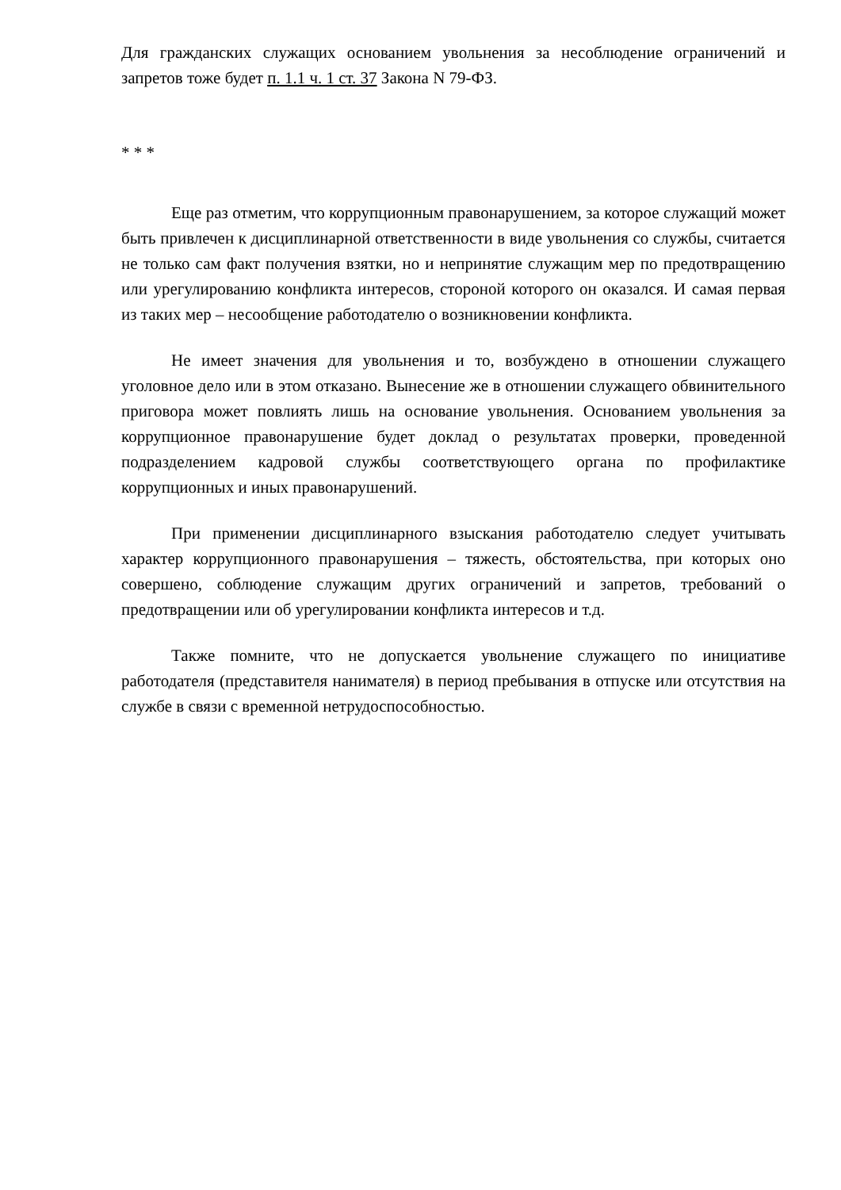Для гражданских служащих основанием увольнения за несоблюдение ограничений и запретов тоже будет п. 1.1 ч. 1 ст. 37 Закона N 79-ФЗ.
* * *
Еще раз отметим, что коррупционным правонарушением, за которое служащий может быть привлечен к дисциплинарной ответственности в виде увольнения со службы, считается не только сам факт получения взятки, но и непринятие служащим мер по предотвращению или урегулированию конфликта интересов, стороной которого он оказался. И самая первая из таких мер – несообщение работодателю о возникновении конфликта.
Не имеет значения для увольнения и то, возбуждено в отношении служащего уголовное дело или в этом отказано. Вынесение же в отношении служащего обвинительного приговора может повлиять лишь на основание увольнения. Основанием увольнения за коррупционное правонарушение будет доклад о результатах проверки, проведенной подразделением кадровой службы соответствующего органа по профилактике коррупционных и иных правонарушений.
При применении дисциплинарного взыскания работодателю следует учитывать характер коррупционного правонарушения – тяжесть, обстоятельства, при которых оно совершено, соблюдение служащим других ограничений и запретов, требований о предотвращении или об урегулировании конфликта интересов и т.д.
Также помните, что не допускается увольнение служащего по инициативе работодателя (представителя нанимателя) в период пребывания в отпуске или отсутствия на службе в связи с временной нетрудоспособностью.